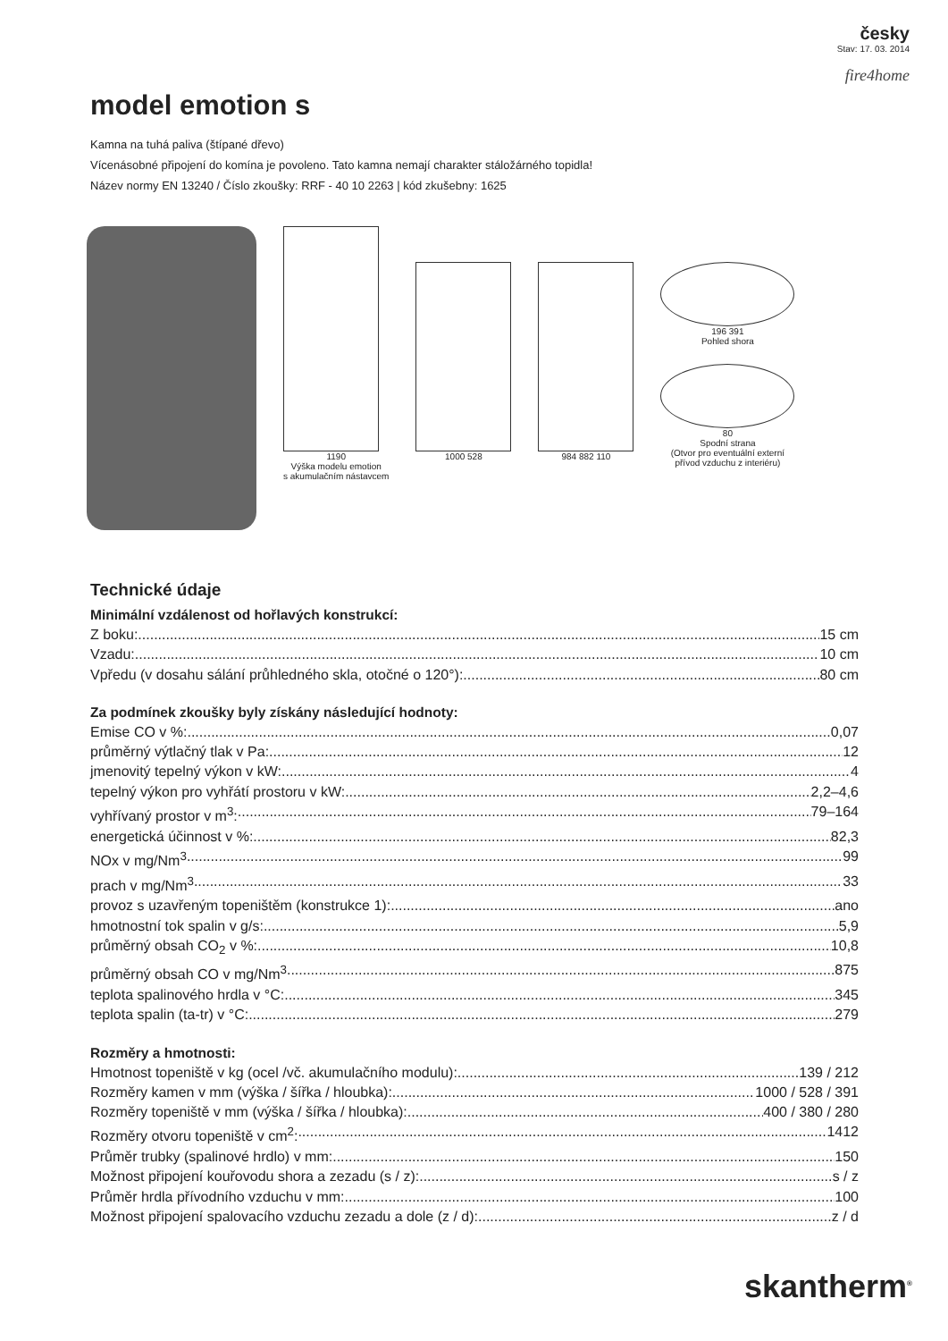česky
Stav: 17. 03. 2014
fire4home
model emotion s
Kamna na tuhá paliva (štípané dřevo)
Vícenásobné připojení do komína je povoleno. Tato kamna nemají charakter stáložárného topidla!
Název normy EN 13240 / Číslo zkoušky: RRF - 40 10 2263 | kód zkušebny: 1625
1190
Výška modelu emotion
s akumulačním nástavcem
1000 528 984 882 110 196 391
Pohled shora
80
Spodní strana
(Otvor pro eventuální externí přívod vzduchu z interiéru)
Technické údaje
Minimální vzdálenost od hořlavých konstrukcí:
Z boku: 15 cm
Vzadu: 10 cm
Vpředu (v dosahu sálání průhledného skla, otočné o 120°): 80 cm
Za podmínek zkoušky byly získány následující hodnoty:
Emise CO v %: 0,07
průměrný výtlačný tlak v Pa: 12
jmenovitý tepelný výkon v kW: 4
tepelný výkon pro vyhřátí prostoru v kW: 2,2–4,6
vyhřívaný prostor v m<sup>3</sup>: 79–164
energetická účinnost v %: 82,3
NOx v mg/Nm<sup>3</sup> 99
prach v mg/Nm<sup>3</sup> 33
provoz s uzavřeným topeništěm (konstrukce 1): ano
hmotnostní tok spalin v g/s: 5,9
průměrný obsah CO<sub>2</sub> v %: 10,8
průměrný obsah CO v mg/Nm<sup>3</sup> 875
teplota spalinového hrdla v °C: 345
teplota spalin (ta-tr) v °C: 279
Rozměry a hmotnosti:
Hmotnost topeniště v kg (ocel /vč. akumulačního modulu): 139 / 212
Rozměry kamen v mm (výška / šířka / hloubka): 1000 / 528 / 391
Rozměry topeniště v mm (výška / šířka / hloubka): 400 / 380 / 280
Rozměry otvoru topeniště v cm<sup>2</sup>: 1412
Průměr trubky (spalinové hrdlo) v mm: 150
Možnost připojení kouřovodu shora a zezadu (s / z): s / z
Průměr hrdla přívodního vzduchu v mm: 100
Možnost připojení spalovacího vzduchu zezadu a dole (z / d): z / d
skantherm<sup>®</sup>